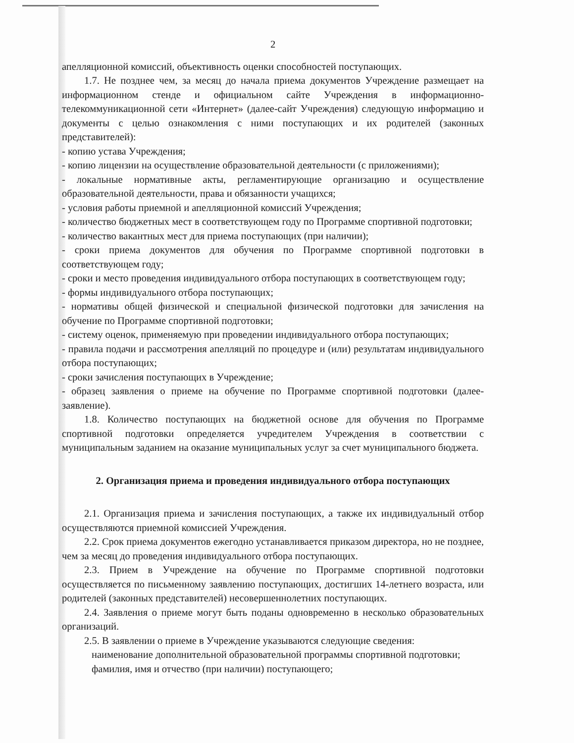2
апелляционной комиссий, объективность оценки способностей поступающих.
1.7. Не позднее чем, за месяц до начала приема документов Учреждение размещает на информационном стенде и официальном сайте Учреждения в информационно-телекоммуникационной сети «Интернет» (далее-сайт Учреждения) следующую информацию и документы с целью ознакомления с ними поступающих и их родителей (законных представителей):
- копию устава Учреждения;
- копию лицензии на осуществление образовательной деятельности (с приложениями);
- локальные нормативные акты, регламентирующие организацию и осуществление образовательной деятельности, права и обязанности учащихся;
- условия работы приемной и апелляционной комиссий Учреждения;
- количество бюджетных мест в соответствующем году по Программе спортивной подготовки;
- количество вакантных мест для приема поступающих (при наличии);
- сроки приема документов для обучения по Программе спортивной подготовки в соответствующем году;
- сроки и место проведения индивидуального отбора поступающих в соответствующем году;
- формы индивидуального отбора поступающих;
- нормативы общей физической и специальной физической подготовки для зачисления на обучение по Программе спортивной подготовки;
- систему оценок, применяемую при проведении индивидуального отбора поступающих;
- правила подачи и рассмотрения апелляций по процедуре и (или) результатам индивидуального отбора поступающих;
- сроки зачисления поступающих в Учреждение;
- образец заявления о приеме на обучение по Программе спортивной подготовки (далее-заявление).
1.8. Количество поступающих на бюджетной основе для обучения по Программе спортивной подготовки определяется учредителем Учреждения в соответствии с муниципальным заданием на оказание муниципальных услуг за счет муниципального бюджета.
2. Организация приема и проведения индивидуального отбора поступающих
2.1. Организация приема и зачисления поступающих, а также их индивидуальный отбор осуществляются приемной комиссией Учреждения.
2.2. Срок приема документов ежегодно устанавливается приказом директора, но не позднее, чем за месяц до проведения индивидуального отбора поступающих.
2.3. Прием в Учреждение на обучение по Программе спортивной подготовки осуществляется по письменному заявлению поступающих, достигших 14-летнего возраста, или родителей (законных представителей) несовершеннолетних поступающих.
2.4. Заявления о приеме могут быть поданы одновременно в несколько образовательных организаций.
2.5. В заявлении о приеме в Учреждение указываются следующие сведения:
наименование дополнительной образовательной программы спортивной подготовки;
фамилия, имя и отчество (при наличии) поступающего;